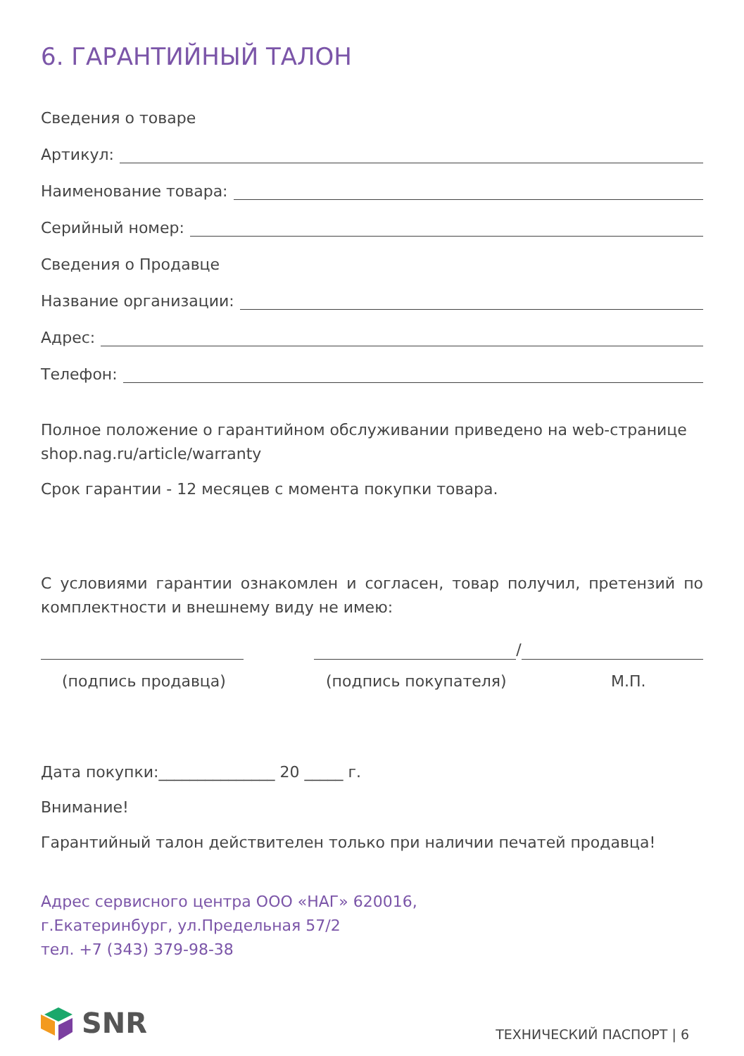6. ГАРАНТИЙНЫЙ ТАЛОН
Сведения о товаре
Артикул:
Наименование товара:
Серийный номер:
Сведения о Продавце
Название организации:
Адрес:
Телефон:
Полное положение о гарантийном обслуживании приведено на web-странице shop.nag.ru/article/warranty
Срок гарантии - 12 месяцев с момента покупки товара.
С условиями гарантии ознакомлен и согласен, товар получил, претензий по комплектности и внешнему виду не имею:
/
(подпись продавца) (подпись покупателя) М.П.
Дата покупки:_______________ 20 _____ г.
Внимание!
Гарантийный талон действителен только при наличии печатей продавца!
Адрес сервисного центра ООО «НАГ» 620016,
г.Екатеринбург, ул.Предельная 57/2
тел. +7 (343) 379-98-38
SNR
ТЕХНИЧЕСКИЙ ПАСПОРТ | 6